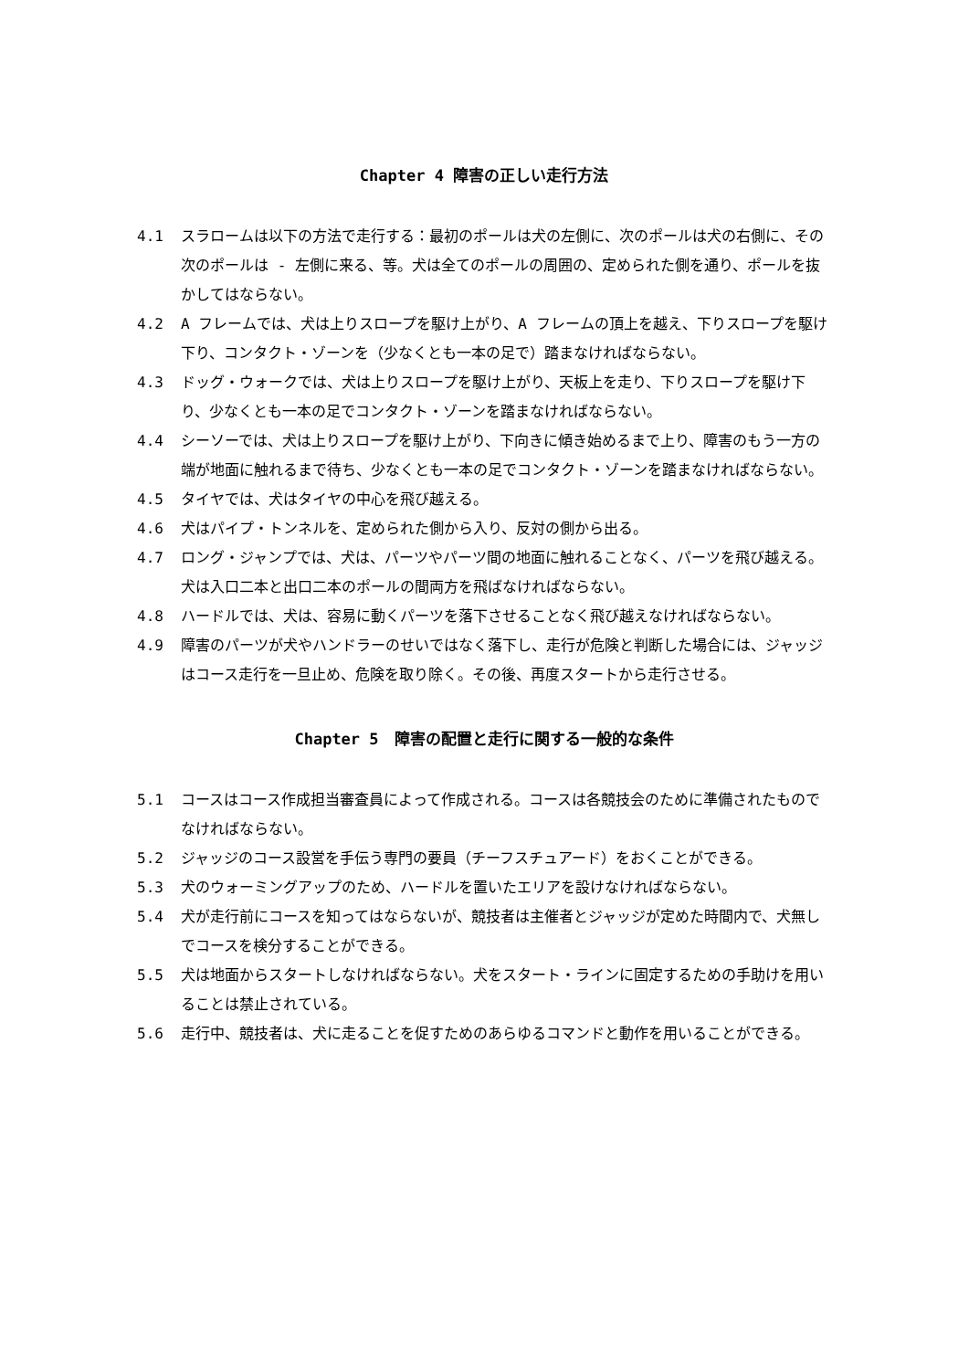Chapter 4 障害の正しい走行方法
4.1 スラロームは以下の方法で走行する：最初のポールは犬の左側に、次のポールは犬の右側に、その次のポールは - 左側に来る、等。犬は全てのポールの周囲の、定められた側を通り、ポールを抜かしてはならない。
4.2 A フレームでは、犬は上りスロープを駆け上がり、A フレームの頂上を越え、下りスロープを駆け下り、コンタクト・ゾーンを（少なくとも一本の足で）踏まなければならない。
4.3 ドッグ・ウォークでは、犬は上りスロープを駆け上がり、天板上を走り、下りスロープを駆け下り、少なくとも一本の足でコンタクト・ゾーンを踏まなければならない。
4.4 シーソーでは、犬は上りスロープを駆け上がり、下向きに傾き始めるまで上り、障害のもう一方の端が地面に触れるまで待ち、少なくとも一本の足でコンタクト・ゾーンを踏まなければならない。
4.5 タイヤでは、犬はタイヤの中心を飛び越える。
4.6 犬はパイプ・トンネルを、定められた側から入り、反対の側から出る。
4.7 ロング・ジャンプでは、犬は、パーツやパーツ間の地面に触れることなく、パーツを飛び越える。犬は入口二本と出口二本のポールの間両方を飛ばなければならない。
4.8 ハードルでは、犬は、容易に動くパーツを落下させることなく飛び越えなければならない。
4.9 障害のパーツが犬やハンドラーのせいではなく落下し、走行が危険と判断した場合には、ジャッジはコース走行を一旦止め、危険を取り除く。その後、再度スタートから走行させる。
Chapter 5　障害の配置と走行に関する一般的な条件
5.1 コースはコース作成担当審査員によって作成される。コースは各競技会のために準備されたものでなければならない。
5.2 ジャッジのコース設営を手伝う専門の要員（チーフスチュアード）をおくことができる。
5.3 犬のウォーミングアップのため、ハードルを置いたエリアを設けなければならない。
5.4 犬が走行前にコースを知ってはならないが、競技者は主催者とジャッジが定めた時間内で、犬無しでコースを検分することができる。
5.5 犬は地面からスタートしなければならない。犬をスタート・ラインに固定するための手助けを用いることは禁止されている。
5.6 走行中、競技者は、犬に走ることを促すためのあらゆるコマンドと動作を用いることができる。